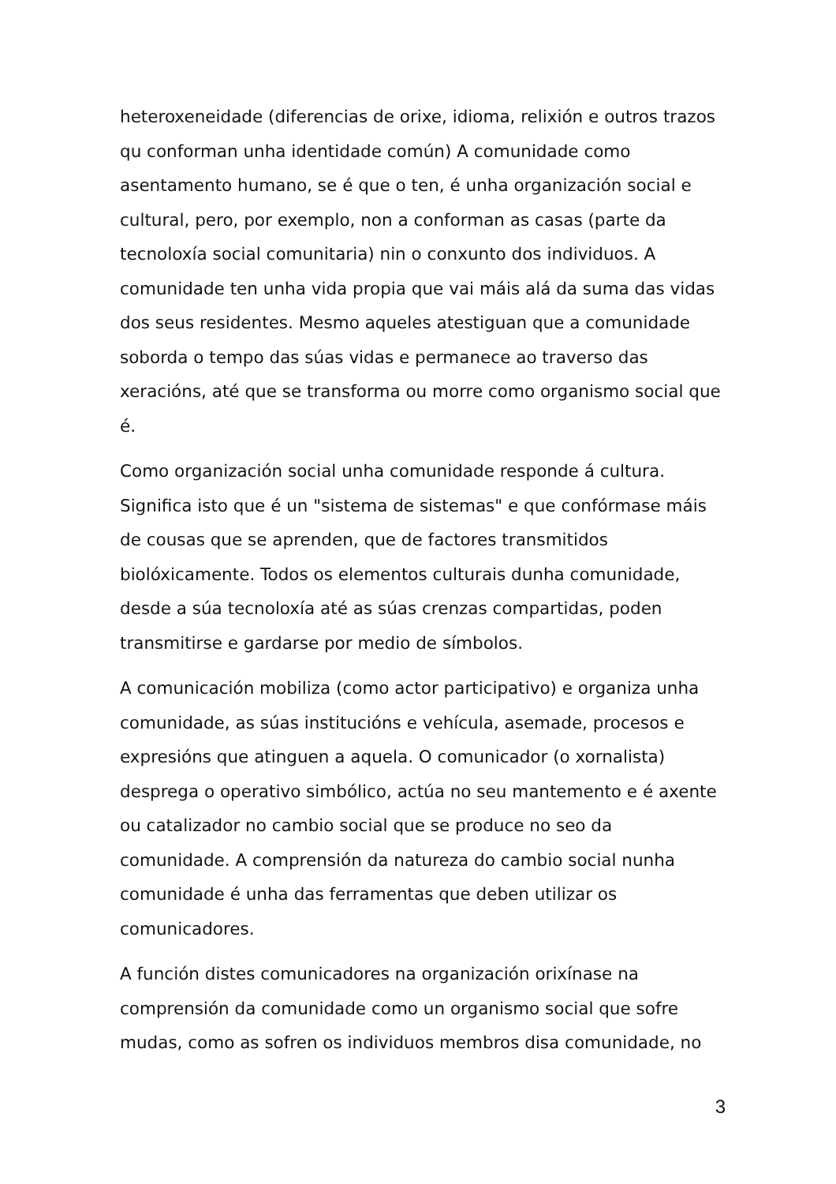heteroxeneidade (diferencias de orixe, idioma, relixión e outros trazos qu conforman unha identidade común) A comunidade como asentamento humano, se é que o ten, é unha organización social e cultural, pero, por exemplo, non a conforman as casas (parte da tecnoloxía social comunitaria) nin o conxunto dos individuos. A comunidade ten unha vida propia que vai máis alá da suma das vidas dos seus residentes. Mesmo aqueles atestiguan que a comunidade soborda o tempo das súas vidas e permanece ao traverso das xeracións, até que se transforma ou morre como organismo social que é.
Como organización social unha comunidade responde á cultura. Significa isto que é un "sistema de sistemas" e que confórmase máis de cousas que se aprenden, que de factores transmitidos biolóxicamente. Todos os elementos culturais dunha comunidade, desde a súa tecnoloxía até as súas crenzas compartidas, poden transmitirse e gardarse por medio de símbolos.
A comunicación mobiliza (como actor participativo) e organiza unha comunidade, as súas institucións e vehícula, asemade, procesos e expresións que atinguen a aquela. O comunicador (o xornalista) desprega o operativo simbólico, actúa no seu mantemento e é axente ou catalizador no cambio social que se produce no seo da comunidade. A comprensión da natureza do cambio social nunha comunidade é unha das ferramentas que deben utilizar os comunicadores.
A función distes comunicadores na organización orixínase na comprensión da comunidade como un organismo social que sofre mudas, como as sofren os individuos membros disa comunidade, no
3